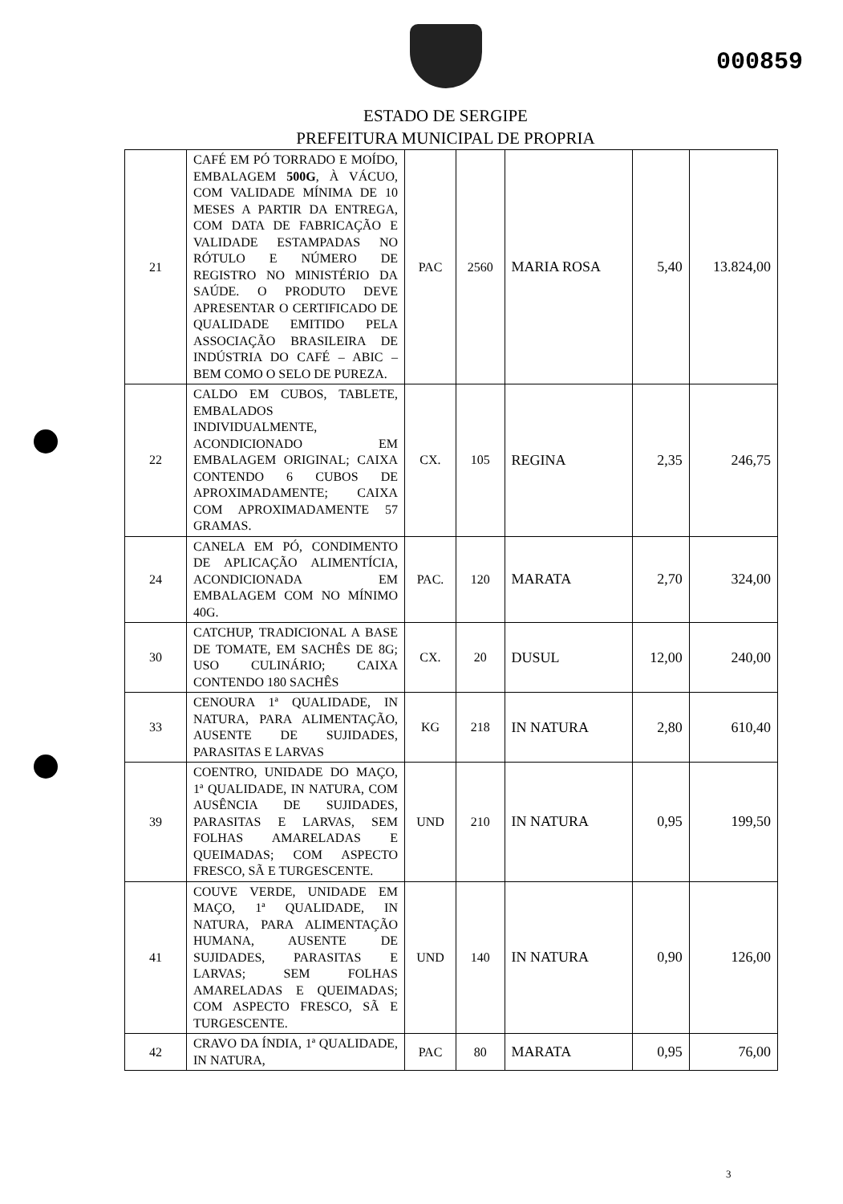000859
ESTADO DE SERGIPE
PREFEITURA MUNICIPAL DE PROPRIA
| 21 | CAFÉ EM PÓ TORRADO E MOÍDO, EMBALAGEM 500G , À VÁCUO, COM VALIDADE MÍNIMA DE 10 MESES A PARTIR DA ENTREGA, COM DATA DE FABRICAÇÃO E VALIDADE ESTAMPADAS NO RÓTULO E NÚMERO DE REGISTRO NO MINISTÉRIO DA SAÚDE. O PRODUTO DEVE APRESENTAR O CERTIFICADO DE QUALIDADE EMITIDO PELA ASSOCIAÇÃO BRASILEIRA DE INDÚSTRIA DO CAFÉ – ABIC – BEM COMO O SELO DE PUREZA. | PAC | 2560 | MARIA ROSA | 5,40 | 13.824,00 |
| 22 | CALDO EM CUBOS, TABLETE, EMBALADOS INDIVIDUALMENTE, ACONDICIONADO EM EMBALAGEM ORIGINAL; CAIXA CONTENDO 6 CUBOS DE APROXIMADAMENTE; CAIXA COM APROXIMADAMENTE 57 GRAMAS. | CX. | 105 | REGINA | 2,35 | 246,75 |
| 24 | CANELA EM PÓ, CONDIMENTO DE APLICAÇÃO ALIMENTÍCIA, ACONDICIONADA EM EMBALAGEM COM NO MÍNIMO 40G. | PAC. | 120 | MARATA | 2,70 | 324,00 |
| 30 | CATCHUP, TRADICIONAL A BASE DE TOMATE, EM SACHÊS DE 8G; USO CULINÁRIO; CAIXA CONTENDO 180 SACHÊS | CX. | 20 | DUSUL | 12,00 | 240,00 |
| 33 | CENOURA 1ª QUALIDADE, IN NATURA, PARA ALIMENTAÇÃO, AUSENTE DE SUJIDADES, PARASITAS E LARVAS | KG | 218 | IN NATURA | 2,80 | 610,40 |
| 39 | COENTRO, UNIDADE DO MAÇO, 1ª QUALIDADE, IN NATURA, COM AUSÊNCIA DE SUJIDADES, PARASITAS E LARVAS, SEM FOLHAS AMARELADAS E QUEIMADAS; COM ASPECTO FRESCO, SÃ E TURGESCENTE. | UND | 210 | IN NATURA | 0,95 | 199,50 |
| 41 | COUVE VERDE, UNIDADE EM MAÇO, 1ª QUALIDADE, IN NATURA, PARA ALIMENTAÇÃO HUMANA, AUSENTE DE SUJIDADES, PARASITAS E LARVAS; SEM FOLHAS AMARELADAS E QUEIMADAS; COM ASPECTO FRESCO, SÃ E TURGESCENTE. | UND | 140 | IN NATURA | 0,90 | 126,00 |
| 42 | CRAVO DA ÍNDIA, 1ª QUALIDADE, IN NATURA, | PAC | 80 | MARATA | 0,95 | 76,00 |
3